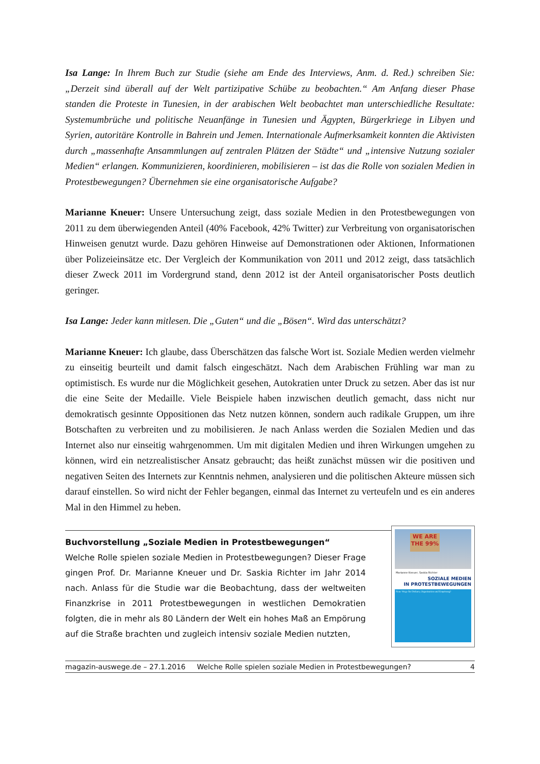Isa Lange: In Ihrem Buch zur Studie (siehe am Ende des Interviews, Anm. d. Red.) schreiben Sie: „Derzeit sind überall auf der Welt partizipative Schübe zu beobachten.“ Am Anfang dieser Phase standen die Proteste in Tunesien, in der arabischen Welt beobachtet man unterschiedliche Resultate: Systemumbrüche und politische Neuanfänge in Tunesien und Ägypten, Bürgerkriege in Libyen und Syrien, autoritäre Kontrolle in Bahrein und Jemen. Internationale Aufmerksamkeit konnten die Aktivisten durch „massenhafte Ansammlungen auf zentralen Plätzen der Städte“ und „intensive Nutzung sozialer Medien“ erlangen. Kommunizieren, koordinieren, mobilisieren – ist das die Rolle von sozialen Medien in Protestbewegungen? Übernehmen sie eine organisatorische Aufgabe?
Marianne Kneuer: Unsere Untersuchung zeigt, dass soziale Medien in den Protestbewegungen von 2011 zu dem überwiegenden Anteil (40% Facebook, 42% Twitter) zur Verbreitung von organisatorischen Hinweisen genutzt wurde. Dazu gehören Hinweise auf Demonstrationen oder Aktionen, Informationen über Polizeieinsätze etc. Der Vergleich der Kommunikation von 2011 und 2012 zeigt, dass tatsächlich dieser Zweck 2011 im Vordergrund stand, denn 2012 ist der Anteil organisatorischer Posts deutlich geringer.
Isa Lange: Jeder kann mitlesen. Die „Guten“ und die „Bösen“. Wird das unterschätzt?
Marianne Kneuer: Ich glaube, dass Überschätzen das falsche Wort ist. Soziale Medien werden vielmehr zu einseitig beurteilt und damit falsch eingeschätzt. Nach dem Arabischen Frühling war man zu optimistisch. Es wurde nur die Möglichkeit gesehen, Autokratien unter Druck zu setzen. Aber das ist nur die eine Seite der Medaille. Viele Beispiele haben inzwischen deutlich gemacht, dass nicht nur demokratisch gesinnte Oppositionen das Netz nutzen können, sondern auch radikale Gruppen, um ihre Botschaften zu verbreiten und zu mobilisieren. Je nach Anlass werden die Sozialen Medien und das Internet also nur einseitig wahrgenommen. Um mit digitalen Medien und ihren Wirkungen umgehen zu können, wird ein netzrealistischer Ansatz gebraucht; das heißt zunächst müssen wir die positiven und negativen Seiten des Internets zur Kenntnis nehmen, analysieren und die politischen Akteure müssen sich darauf einstellen. So wird nicht der Fehler begangen, einmal das Internet zu verteufeln und es ein anderes Mal in den Himmel zu heben.
Buchvorstellung „Soziale Medien in Protestbewegungen“
Welche Rolle spielen soziale Medien in Protestbewegungen? Dieser Frage gingen Prof. Dr. Marianne Kneuer und Dr. Saskia Richter im Jahr 2014 nach. Anlass für die Studie war die Beobachtung, dass der weltweiten Finanzkrise in 2011 Protestbewegungen in westlichen Demokratien folgten, die in mehr als 80 Ländern der Welt ein hohes Maß an Empörung auf die Straße brachten und zugleich intensiv soziale Medien nutzten,
WE ARE THE 99%
Marianne Kneuer, Saskia Richter
SOZIALE MEDIEN
IN PROTESTBEWEGUNGEN
Neue Wege für Diskurs, Organisation und Empörung?
magazin-auswege.de – 27.1.2016 Welche Rolle spielen soziale Medien in Protestbewegungen? 4